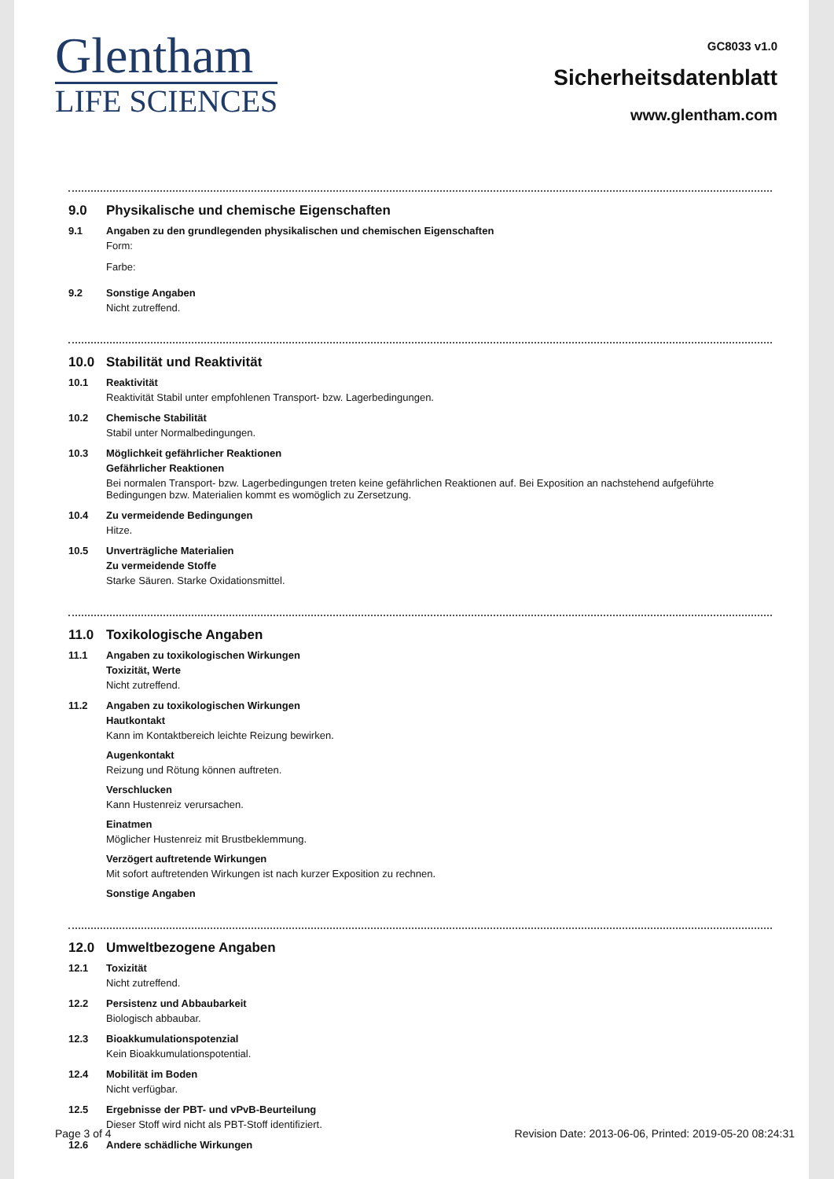Glentham
LIFE SCIENCES
GC8033 v1.0
Sicherheitsdatenblatt
www.glentham.com
9.0 Physikalische und chemische Eigenschaften
9.1 Angaben zu den grundlegenden physikalischen und chemischen Eigenschaften
Form:
Farbe:
9.2 Sonstige Angaben
Nicht zutreffend.
10.0 Stabilität und Reaktivität
10.1 Reaktivität
Reaktivität Stabil unter empfohlenen Transport- bzw. Lagerbedingungen.
10.2 Chemische Stabilität
Stabil unter Normalbedingungen.
10.3 Möglichkeit gefährlicher Reaktionen
Gefährlicher Reaktionen
Bei normalen Transport- bzw. Lagerbedingungen treten keine gefährlichen Reaktionen auf. Bei Exposition an nachstehend aufgeführte Bedingungen bzw. Materialien kommt es womöglich zu Zersetzung.
10.4 Zu vermeidende Bedingungen
Hitze.
10.5 Unverträgliche Materialien
Zu vermeidende Stoffe
Starke Säuren. Starke Oxidationsmittel.
11.0 Toxikologische Angaben
11.1 Angaben zu toxikologischen Wirkungen
Toxizität, Werte
Nicht zutreffend.
11.2 Angaben zu toxikologischen Wirkungen
Hautkontakt
Kann im Kontaktbereich leichte Reizung bewirken.
Augenkontakt
Reizung und Rötung können auftreten.
Verschlucken
Kann Hustenreiz verursachen.
Einatmen
Möglicher Hustenreiz mit Brustbeklemmung.
Verzögert auftretende Wirkungen
Mit sofort auftretenden Wirkungen ist nach kurzer Exposition zu rechnen.
Sonstige Angaben
12.0 Umweltbezogene Angaben
12.1 Toxizität
Nicht zutreffend.
12.2 Persistenz und Abbaubarkeit
Biologisch abbaubar.
12.3 Bioakkumulationspotenzial
Kein Bioakkumulationspotential.
12.4 Mobilität im Boden
Nicht verfügbar.
12.5 Ergebnisse der PBT- und vPvB-Beurteilung
Dieser Stoff wird nicht als PBT-Stoff identifiziert.
12.6 Andere schädliche Wirkungen
Page 3 of 4 Revision Date: 2013-06-06, Printed: 2019-05-20 08:24:31